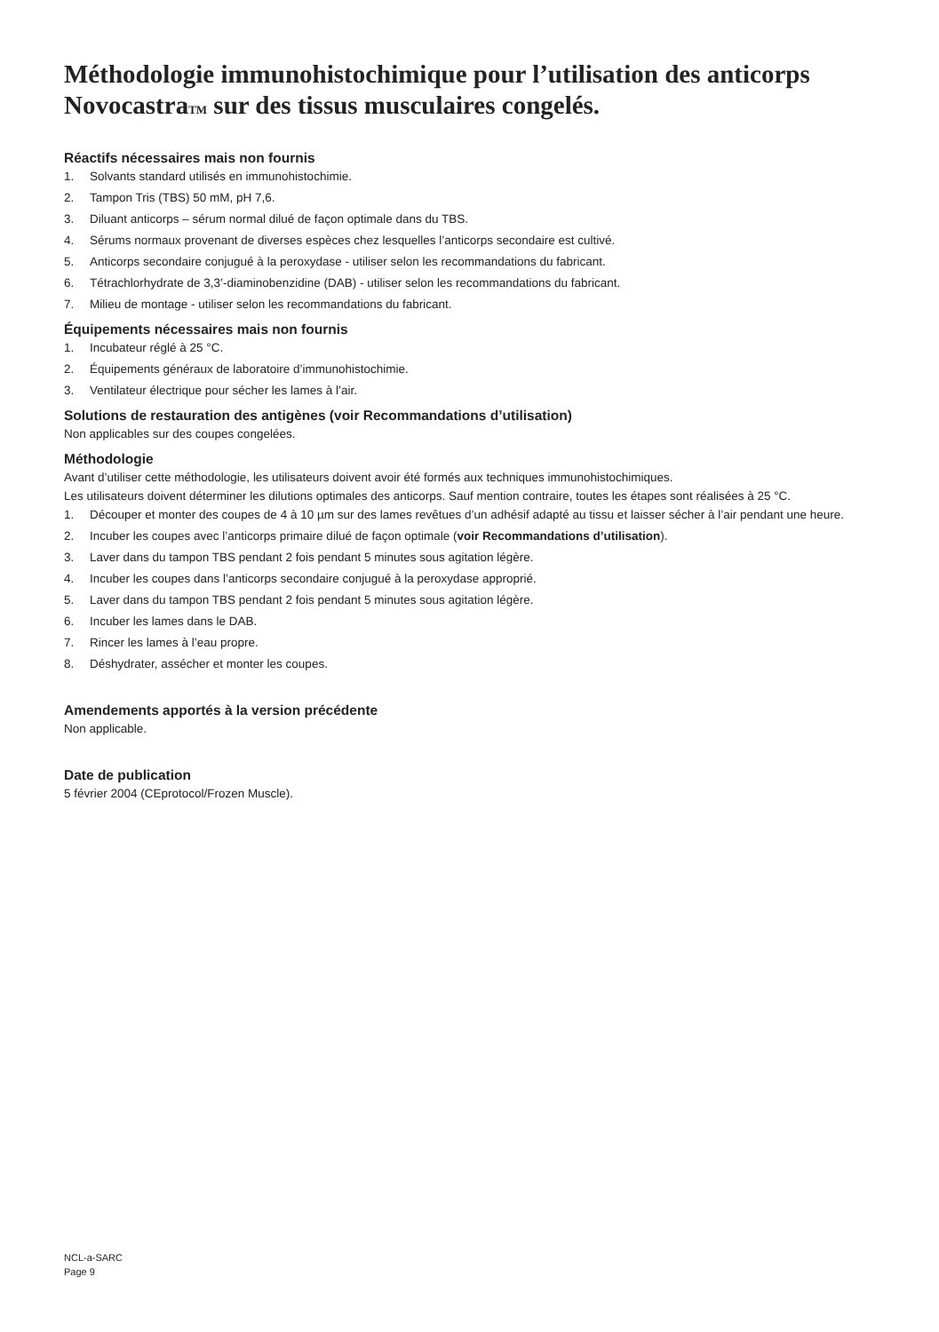Méthodologie immunohistochimique pour l’utilisation des anticorps NovocastraTM sur des tissus musculaires congelés.
Réactifs nécessaires mais non fournis
1. Solvants standard utilisés en immunohistochimie.
2. Tampon Tris (TBS) 50 mM, pH 7,6.
3. Diluant anticorps – sérum normal dilué de façon optimale dans du TBS.
4. Sérums normaux provenant de diverses espèces chez lesquelles l’anticorps secondaire est cultivé.
5. Anticorps secondaire conjugué à la peroxydase - utiliser selon les recommandations du fabricant.
6. Tétrachlorhydrate de 3,3’-diaminobenzidine (DAB) - utiliser selon les recommandations du fabricant.
7. Milieu de montage - utiliser selon les recommandations du fabricant.
Équipements nécessaires mais non fournis
1. Incubateur réglé à 25 °C.
2. Équipements généraux de laboratoire d’immunohistochimie.
3. Ventilateur électrique pour sécher les lames à l’air.
Solutions de restauration des antigènes (voir Recommandations d’utilisation)
Non applicables sur des coupes congelées.
Méthodologie
Avant d’utiliser cette méthodologie, les utilisateurs doivent avoir été formés aux techniques immunohistochimiques.
Les utilisateurs doivent déterminer les dilutions optimales des anticorps. Sauf mention contraire, toutes les étapes sont réalisées à 25 °C.
1. Découper et monter des coupes de 4 à 10 µm sur des lames revêtues d’un adhésif adapté au tissu et laisser sécher à l’air pendant une heure.
2. Incuber les coupes avec l’anticorps primaire dilué de façon optimale (voir Recommandations d’utilisation).
3. Laver dans du tampon TBS pendant 2 fois pendant 5 minutes sous agitation légère.
4. Incuber les coupes dans l’anticorps secondaire conjugué à la peroxydase approprié.
5. Laver dans du tampon TBS pendant 2 fois pendant 5 minutes sous agitation légère.
6. Incuber les lames dans le DAB.
7. Rincer les lames à l’eau propre.
8. Déshydrater, assécher et monter les coupes.
Amendements apportés à la version précédente
Non applicable.
Date de publication
5 février 2004 (CEprotocol/Frozen Muscle).
NCL-a-SARC
Page 9